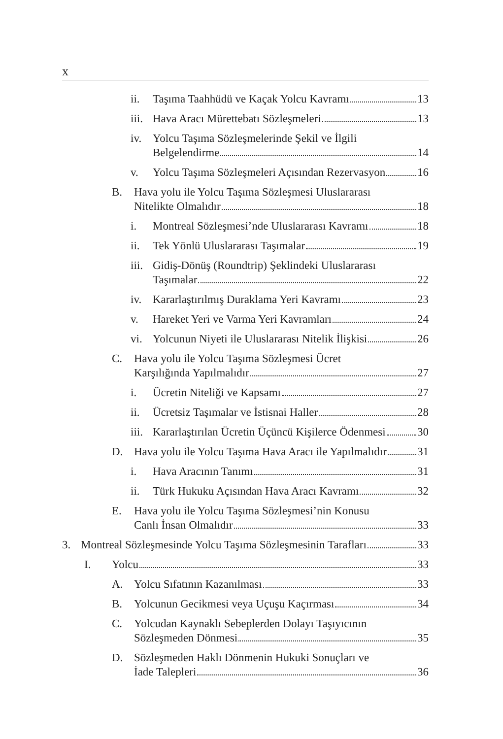x
ii. Taşıma Taahhüdü ve Kaçak Yolcu Kavramı 13
iii. Hava Aracı Mürettebatı Sözleşmeleri 13
iv. Yolcu Taşıma Sözleşmelerinde Şekil ve İlgili Belgelendirme 14
v. Yolcu Taşıma Sözleşmeleri Açısından Rezervasyon 16
B. Hava yolu ile Yolcu Taşıma Sözleşmesi Uluslararası Nitelikte Olmalıdır 18
i. Montreal Sözleşmesi’nde Uluslararası Kavramı 18
ii. Tek Yönlü Uluslararası Taşımalar 19
iii. Gidiş-Dönüş (Roundtrip) Şeklindeki Uluslararası Taşımalar 22
iv. Kararlaştırılmış Duraklama Yeri Kavramı 23
v. Hareket Yeri ve Varma Yeri Kavramları 24
vi. Yolcunun Niyeti ile Uluslararası Nitelik İlişkisi 26
C. Hava yolu ile Yolcu Taşıma Sözleşmesi Ücret Karşılığında Yapılmalıdır 27
i. Ücretin Niteliği ve Kapsamı 27
ii. Ücretsiz Taşımalar ve İstisnai Haller 28
iii. Kararlaştırılan Ücretin Üçüncü Kişilerce Ödenmesi 30
D. Hava yolu ile Yolcu Taşıma Hava Aracı ile Yapılmalıdır 31
i. Hava Aracının Tanımı 31
ii. Türk Hukuku Açısından Hava Aracı Kavramı 32
E. Hava yolu ile Yolcu Taşıma Sözleşmesi’nin Konusu Canlı İnsan Olmalıdır 33
3. Montreal Sözleşmesinde Yolcu Taşıma Sözleşmesinin Tarafları 33
I. Yolcu 33
A. Yolcu Sıfatının Kazanılması 33
B. Yolcunun Gecikmesi veya Uçuşu Kaçırması 34
C. Yolcudan Kaynaklı Sebeplerden Dolayı Taşıyıcının Sözleşmeden Dönmesi 35
D. Sözleşmeden Haklı Dönmenin Hukuki Sonuçları ve İade Talepleri 36